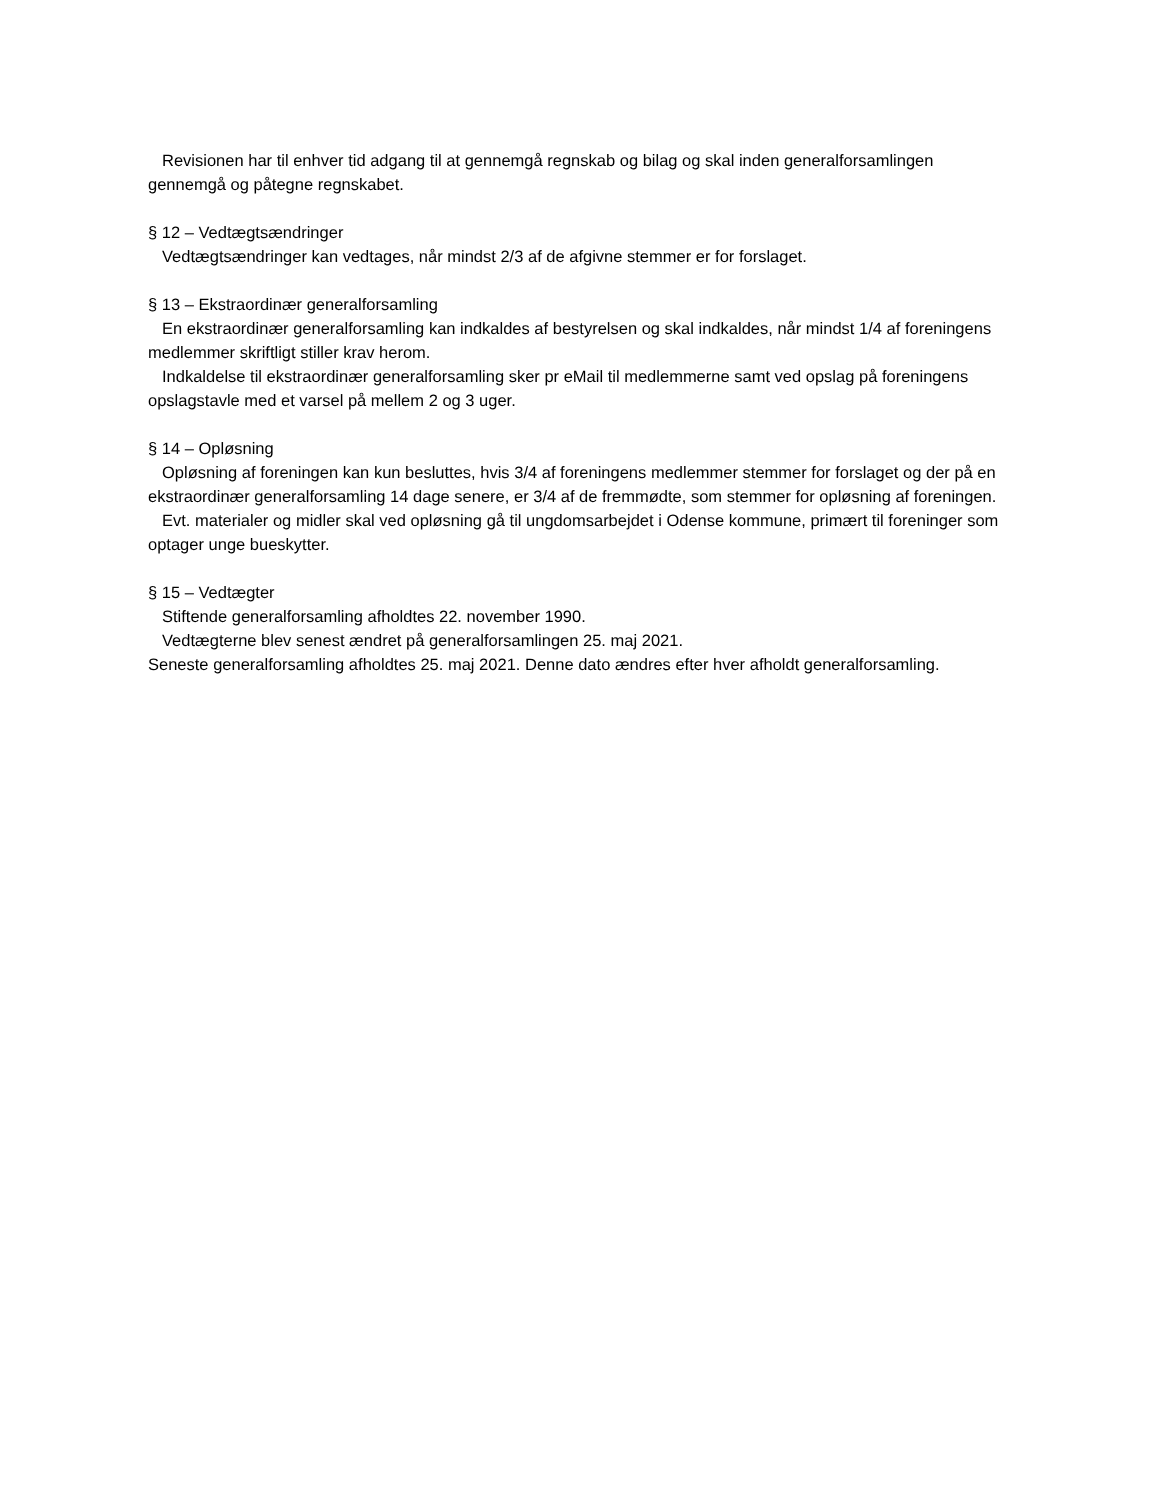Revisionen har til enhver tid adgang til at gennemgå regnskab og bilag og skal inden generalforsamlingen gennemgå og påtegne regnskabet.
§ 12 – Vedtægtsændringer
Vedtægtsændringer kan vedtages, når mindst 2/3 af de afgivne stemmer er for forslaget.
§ 13 – Ekstraordinær generalforsamling
En ekstraordinær generalforsamling kan indkaldes af bestyrelsen og skal indkaldes, når mindst 1/4 af foreningens medlemmer skriftligt stiller krav herom.
Indkaldelse til ekstraordinær generalforsamling sker pr eMail til medlemmerne samt ved opslag på foreningens opslagstavle med et varsel på mellem 2 og 3 uger.
§ 14 – Opløsning
Opløsning af foreningen kan kun besluttes, hvis 3/4 af foreningens medlemmer stemmer for forslaget og der på en ekstraordinær generalforsamling 14 dage senere, er 3/4 af de fremmødte, som stemmer for opløsning af foreningen.
Evt. materialer og midler skal ved opløsning gå til ungdomsarbejdet i Odense kommune, primært til foreninger som optager unge bueskytter.
§ 15 – Vedtægter
Stiftende generalforsamling afholdtes 22. november 1990.
Vedtægterne blev senest ændret på generalforsamlingen 25. maj 2021.
Seneste generalforsamling afholdtes 25. maj 2021. Denne dato ændres efter hver afholdt generalforsamling.